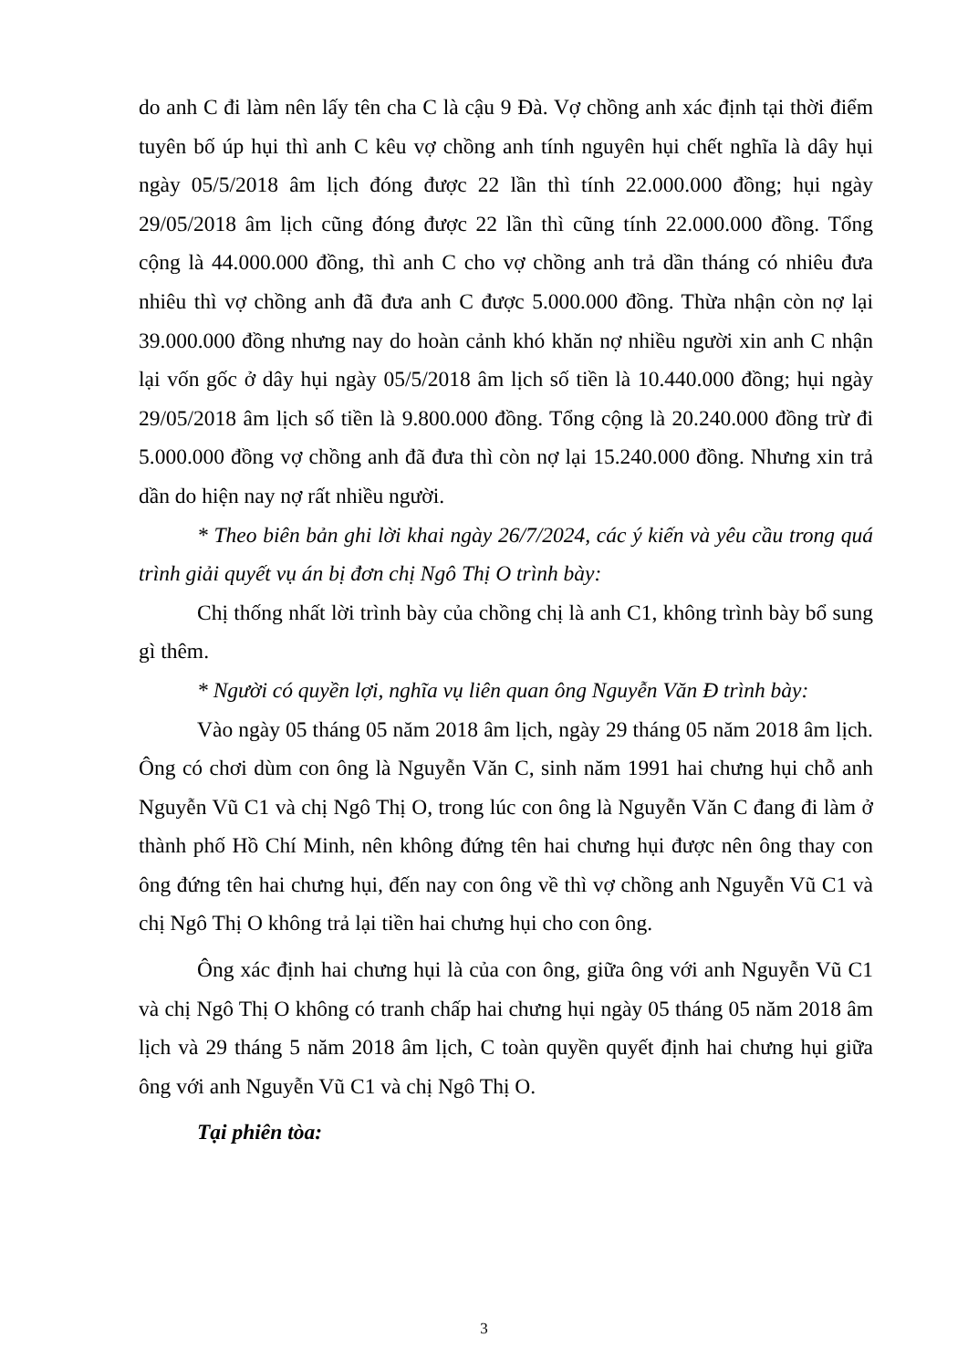do anh C đi làm nên lấy tên cha C là cậu 9 Đà. Vợ chồng anh xác định tại thời điểm tuyên bố úp hụi thì anh C kêu vợ chồng anh tính nguyên hụi chết nghĩa là dây hụi ngày 05/5/2018 âm lịch đóng được 22 lần thì tính 22.000.000 đồng; hụi ngày 29/05/2018 âm lịch cũng đóng được 22 lần thì cũng tính 22.000.000 đồng. Tổng cộng là 44.000.000 đồng, thì anh C cho vợ chồng anh trả dần tháng có nhiêu đưa nhiêu thì vợ chồng anh đã đưa anh C được 5.000.000 đồng. Thừa nhận còn nợ lại 39.000.000 đồng nhưng nay do hoàn cảnh khó khăn nợ nhiều người xin anh C nhận lại vốn gốc ở dây hụi ngày 05/5/2018 âm lịch số tiền là 10.440.000 đồng; hụi ngày 29/05/2018 âm lịch số tiền là 9.800.000 đồng. Tổng cộng là 20.240.000 đồng trừ đi 5.000.000 đồng vợ chồng anh đã đưa thì còn nợ lại 15.240.000 đồng. Nhưng xin trả dần do hiện nay nợ rất nhiều người.
* Theo biên bản ghi lời khai ngày 26/7/2024, các ý kiến và yêu cầu trong quá trình giải quyết vụ án bị đơn chị Ngô Thị O trình bày:
Chị thống nhất lời trình bày của chồng chị là anh C1, không trình bày bổ sung gì thêm.
* Người có quyền lợi, nghĩa vụ liên quan ông Nguyễn Văn Đ trình bày:
Vào ngày 05 tháng 05 năm 2018 âm lịch, ngày 29 tháng 05 năm 2018 âm lịch. Ông có chơi dùm con ông là Nguyễn Văn C, sinh năm 1991 hai chưng hụi chỗ anh Nguyễn Vũ C1 và chị Ngô Thị O, trong lúc con ông là Nguyễn Văn C đang đi làm ở thành phố Hồ Chí Minh, nên không đứng tên hai chưng hụi được nên ông thay con ông đứng tên hai chưng hụi, đến nay con ông về thì vợ chồng anh Nguyễn Vũ C1 và chị Ngô Thị O không trả lại tiền hai chưng hụi cho con ông.
Ông xác định hai chưng hụi là của con ông, giữa ông với anh Nguyễn Vũ C1 và chị Ngô Thị O không có tranh chấp hai chưng hụi ngày 05 tháng 05 năm 2018 âm lịch và 29 tháng 5 năm 2018 âm lịch, C toàn quyền quyết định hai chưng hụi giữa ông với anh Nguyễn Vũ C1 và chị Ngô Thị O.
Tại phiên tòa:
3